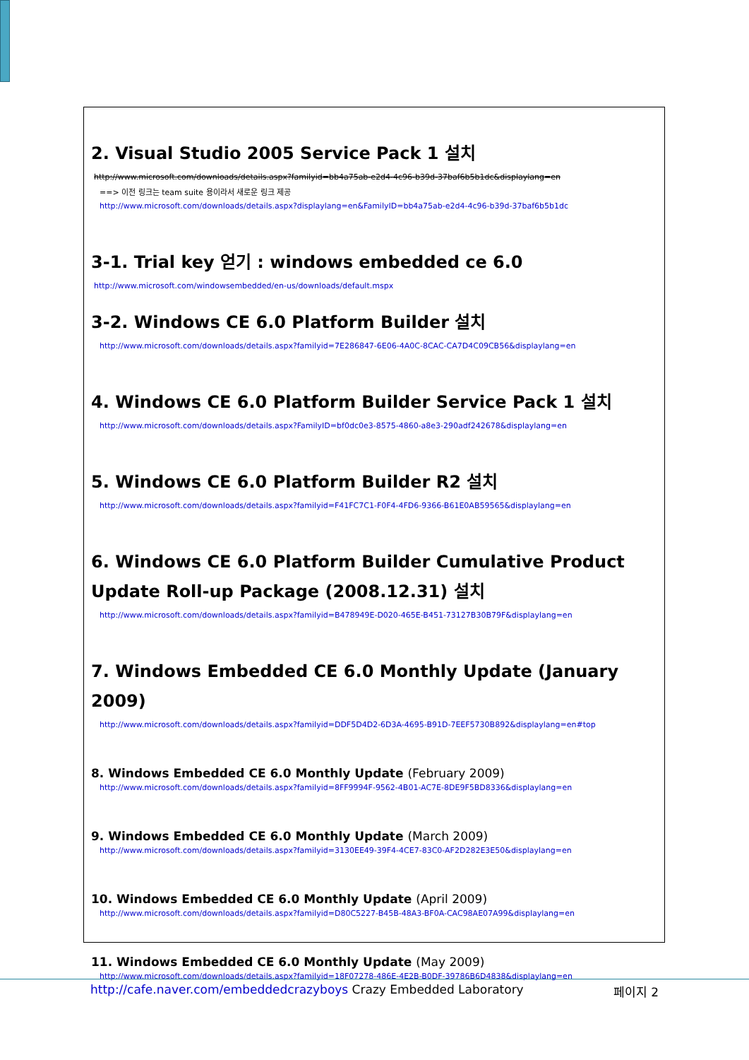2. Visual Studio 2005 Service Pack 1 설치
http://www.microsoft.com/downloads/details.aspx?familyid=bb4a75ab-e2d4-4c96-b39d-37baf6b5b1dc&displaylang=en
==> 이전 링크는 team suite 용이라서 새로운 링크 제공
http://www.microsoft.com/downloads/details.aspx?displaylang=en&FamilyID=bb4a75ab-e2d4-4c96-b39d-37baf6b5b1dc
3-1. Trial key 얻기 : windows embedded ce 6.0
http://www.microsoft.com/windowsembedded/en-us/downloads/default.mspx
3-2. Windows CE 6.0 Platform Builder 설치
http://www.microsoft.com/downloads/details.aspx?familyid=7E286847-6E06-4A0C-8CAC-CA7D4C09CB56&displaylang=en
4. Windows CE 6.0 Platform Builder Service Pack 1 설치
http://www.microsoft.com/downloads/details.aspx?FamilyID=bf0dc0e3-8575-4860-a8e3-290adf242678&displaylang=en
5. Windows CE 6.0 Platform Builder R2 설치
http://www.microsoft.com/downloads/details.aspx?familyid=F41FC7C1-F0F4-4FD6-9366-B61E0AB59565&displaylang=en
6. Windows CE 6.0 Platform Builder Cumulative Product Update Roll-up Package (2008.12.31) 설치
http://www.microsoft.com/downloads/details.aspx?familyid=B478949E-D020-465E-B451-73127B30B79F&displaylang=en
7. Windows Embedded CE 6.0 Monthly Update (January 2009)
http://www.microsoft.com/downloads/details.aspx?familyid=DDF5D4D2-6D3A-4695-B91D-7EEF5730B892&displaylang=en#top
8. Windows Embedded CE 6.0 Monthly Update (February 2009)
http://www.microsoft.com/downloads/details.aspx?familyid=8FF9994F-9562-4B01-AC7E-8DE9F5BD8336&displaylang=en
9. Windows Embedded CE 6.0 Monthly Update (March 2009)
http://www.microsoft.com/downloads/details.aspx?familyid=3130EE49-39F4-4CE7-83C0-AF2D282E3E50&displaylang=en
10. Windows Embedded CE 6.0 Monthly Update (April 2009)
http://www.microsoft.com/downloads/details.aspx?familyid=D80C5227-B45B-48A3-BF0A-CAC98AE07A99&displaylang=en
11. Windows Embedded CE 6.0 Monthly Update (May 2009)
http://www.microsoft.com/downloads/details.aspx?familyid=18F07278-486E-4E2B-B0DF-39786B6D4838&displaylang=en
http://cafe.naver.com/embeddedcrazyboys Crazy Embedded Laboratory
페이지 2